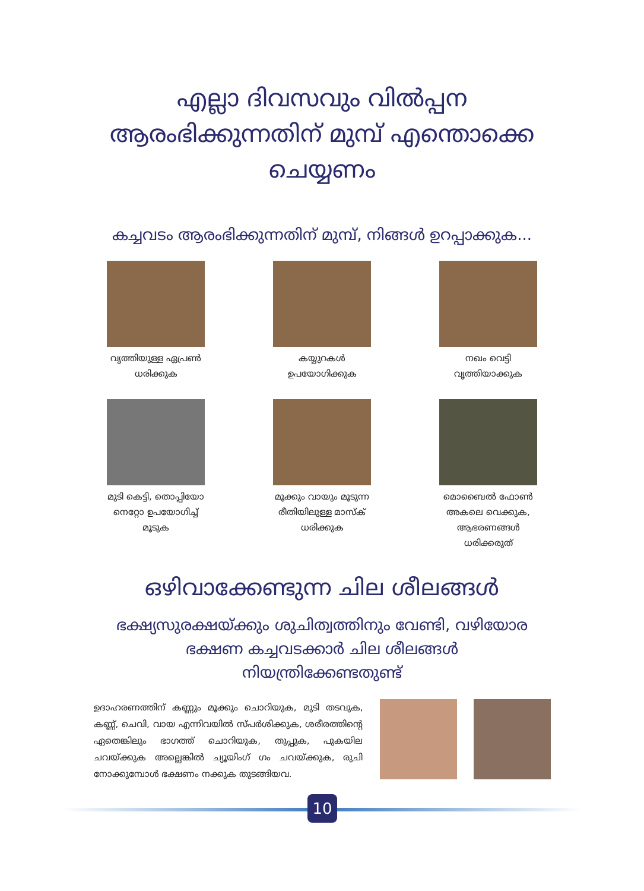എല്ലാ ദിവസവും വിൽപ്പന
ആരംഭിക്കുന്നതിന് മുമ്പ് എന്തൊക്കെ
ചെയ്യണം
കച്ചവടം ആരംഭിക്കുന്നതിന് മുമ്പ്, നിങ്ങൾ ഉറപ്പാക്കുക...
വൃത്തിയുള്ള ഏപ്രൺ
ധരിക്കുക
കയ്യുറകൾ
ഉപയോഗിക്കുക
നഖം വെട്ടി
വൃത്തിയാക്കുക
മുടി കെട്ടി, തൊപ്പിയോ
നെറ്റോ ഉപയോഗിച്ച്
മൂടുക
മൂക്കും വായും മൂടുന്ന
രീതിയിലുള്ള മാസ്ക്
ധരിക്കുക
മൊബൈൽ ഫോൺ
അകലെ വെക്കുക,
ആഭരണങ്ങൾ
ധരിക്കരുത്
ഒഴിവാക്കേണ്ടുന്ന ചില ശീലങ്ങൾ
ഭക്ഷ്യസുരക്ഷയ്ക്കും ശുചിത്വത്തിനും വേണ്ടി, വഴിയോര
ഭക്ഷണ കച്ചവടക്കാർ ചില ശീലങ്ങൾ
നിയന്ത്രിക്കേണ്ടതുണ്ട്
ഉദാഹരണത്തിന് കണ്ണും മൂക്കും ചൊറിയുക, മുടി തടവുക, കണ്ണ്, ചെവി, വായ എന്നിവയിൽ സ്പർശിക്കുക, ശരീരത്തിന്റെ ഏതെങ്കിലും ഭാഗത്ത് ചൊറിയുക, തുപ്പുക, പുകയില ചവയ്ക്കുക അല്ലെങ്കിൽ ച്യൂയിംഗ് ഗം ചവയ്ക്കുക, രുചി നോക്കുമ്പോൾ ഭക്ഷണം നക്കുക തുടങ്ങിയവ.
10